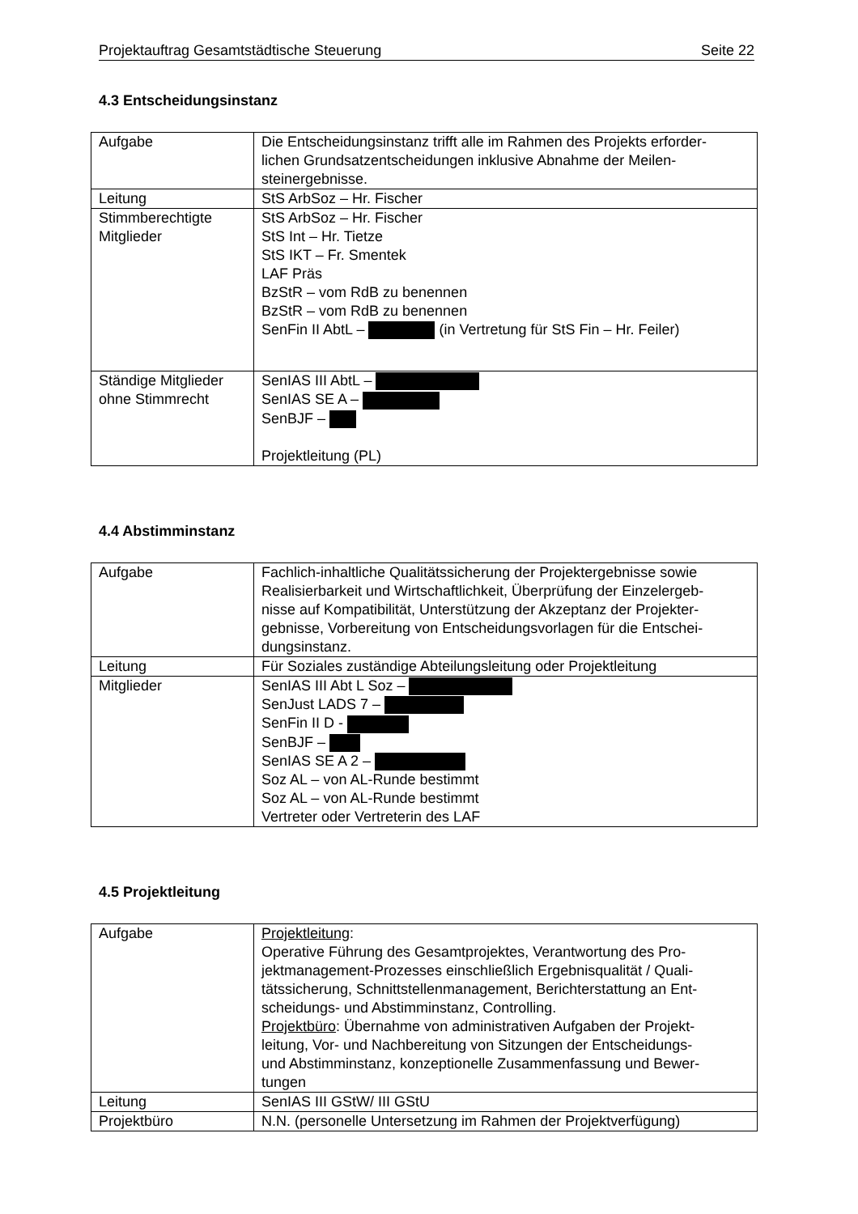Projektauftrag Gesamtstädtische Steuerung Seite 22
4.3 Entscheidungsinstanz
| Aufgabe | Die Entscheidungsinstanz trifft alle im Rahmen des Projekts erforder- lichen Grundsatzentscheidungen inklusive Abnahme der Meilen- steinergebnisse. |
| Leitung | StS ArbSoz – Hr. Fischer |
| Stimmberechtigte Mitglieder | StS ArbSoz – Hr. Fischer StS Int – Hr. Tietze StS IKT – Fr. Smentek LAF Präs BzStR – vom RdB zu benennen BzStR – vom RdB zu benennen SenFin II AbtL – (in Vertretung für StS Fin – Hr. Feiler) |
| Ständige Mitglieder ohne Stimmrecht | SenIAS III AbtL – SenIAS SE A – SenBJF – Projektleitung (PL) |
4.4 Abstimminstanz
| Aufgabe | Fachlich-inhaltliche Qualitätssicherung der Projektergebnisse sowie Realisierbarkeit und Wirtschaftlichkeit, Überprüfung der Einzelergeb- nisse auf Kompatibilität, Unterstützung der Akzeptanz der Projekter- gebnisse, Vorbereitung von Entscheidungsvorlagen für die Entschei- dungsinstanz. |
| Leitung | Für Soziales zuständige Abteilungsleitung oder Projektleitung |
| Mitglieder | SenIAS III Abt L Soz – SenJust LADS 7 – SenFin II D - SenBJF – SenIAS SE A 2 – Soz AL – von AL-Runde bestimmt Soz AL – von AL-Runde bestimmt Vertreter oder Vertreterin des LAF |
4.5 Projektleitung
| Aufgabe | Projektleitung : Operative Führung des Gesamtprojektes, Verantwortung des Pro- jektmanagement-Prozesses einschließlich Ergebnisqualität / Quali- tätssicherung, Schnittstellenmanagement, Berichterstattung an Ent- scheidungs- und Abstimminstanz, Controlling. Projektbüro : Übernahme von administrativen Aufgaben der Projekt- leitung, Vor- und Nachbereitung von Sitzungen der Entscheidungs- und Abstimminstanz, konzeptionelle Zusammenfassung und Bewer- tungen |
| Leitung | SenIAS III GStW/ III GStU |
| Projektbüro | N.N. (personelle Untersetzung im Rahmen der Projektverfügung) |